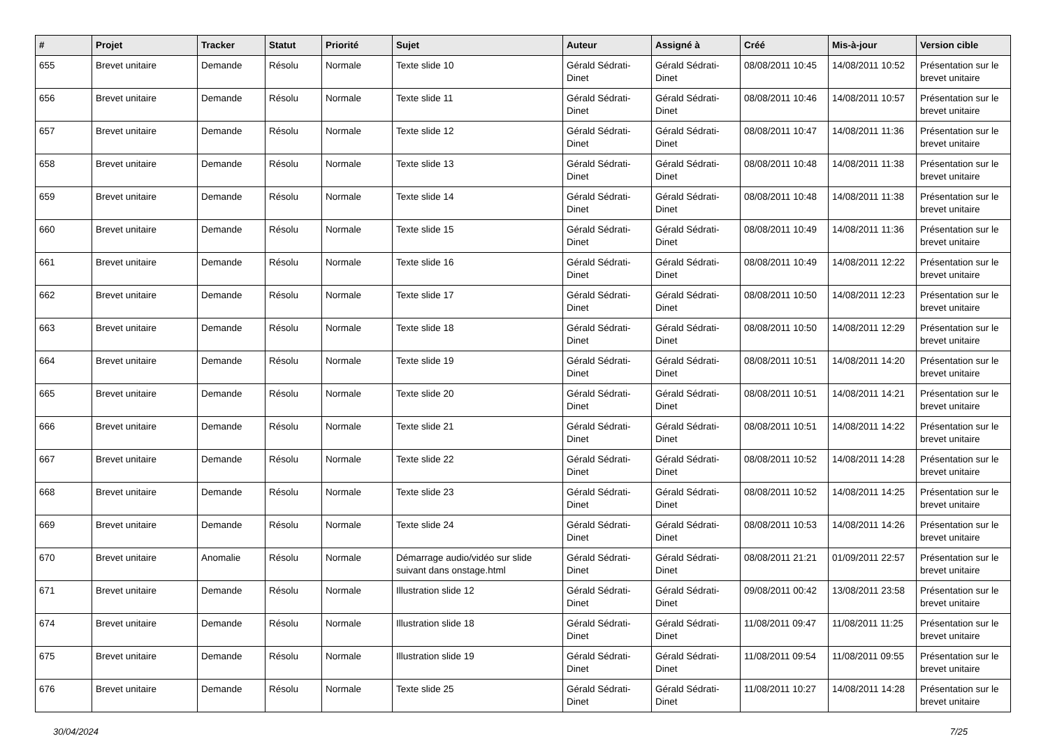| # | Projet | Tracker | Statut | Priorité | Sujet | Auteur | Assigné à | Créé | Mis-à-jour | Version cible |
| --- | --- | --- | --- | --- | --- | --- | --- | --- | --- | --- |
| 655 | Brevet unitaire | Demande | Résolu | Normale | Texte slide 10 | Gérald Sédrati-Dinet | Gérald Sédrati-Dinet | 08/08/2011 10:45 | 14/08/2011 10:52 | Présentation sur le brevet unitaire |
| 656 | Brevet unitaire | Demande | Résolu | Normale | Texte slide 11 | Gérald Sédrati-Dinet | Gérald Sédrati-Dinet | 08/08/2011 10:46 | 14/08/2011 10:57 | Présentation sur le brevet unitaire |
| 657 | Brevet unitaire | Demande | Résolu | Normale | Texte slide 12 | Gérald Sédrati-Dinet | Gérald Sédrati-Dinet | 08/08/2011 10:47 | 14/08/2011 11:36 | Présentation sur le brevet unitaire |
| 658 | Brevet unitaire | Demande | Résolu | Normale | Texte slide 13 | Gérald Sédrati-Dinet | Gérald Sédrati-Dinet | 08/08/2011 10:48 | 14/08/2011 11:38 | Présentation sur le brevet unitaire |
| 659 | Brevet unitaire | Demande | Résolu | Normale | Texte slide 14 | Gérald Sédrati-Dinet | Gérald Sédrati-Dinet | 08/08/2011 10:48 | 14/08/2011 11:38 | Présentation sur le brevet unitaire |
| 660 | Brevet unitaire | Demande | Résolu | Normale | Texte slide 15 | Gérald Sédrati-Dinet | Gérald Sédrati-Dinet | 08/08/2011 10:49 | 14/08/2011 11:36 | Présentation sur le brevet unitaire |
| 661 | Brevet unitaire | Demande | Résolu | Normale | Texte slide 16 | Gérald Sédrati-Dinet | Gérald Sédrati-Dinet | 08/08/2011 10:49 | 14/08/2011 12:22 | Présentation sur le brevet unitaire |
| 662 | Brevet unitaire | Demande | Résolu | Normale | Texte slide 17 | Gérald Sédrati-Dinet | Gérald Sédrati-Dinet | 08/08/2011 10:50 | 14/08/2011 12:23 | Présentation sur le brevet unitaire |
| 663 | Brevet unitaire | Demande | Résolu | Normale | Texte slide 18 | Gérald Sédrati-Dinet | Gérald Sédrati-Dinet | 08/08/2011 10:50 | 14/08/2011 12:29 | Présentation sur le brevet unitaire |
| 664 | Brevet unitaire | Demande | Résolu | Normale | Texte slide 19 | Gérald Sédrati-Dinet | Gérald Sédrati-Dinet | 08/08/2011 10:51 | 14/08/2011 14:20 | Présentation sur le brevet unitaire |
| 665 | Brevet unitaire | Demande | Résolu | Normale | Texte slide 20 | Gérald Sédrati-Dinet | Gérald Sédrati-Dinet | 08/08/2011 10:51 | 14/08/2011 14:21 | Présentation sur le brevet unitaire |
| 666 | Brevet unitaire | Demande | Résolu | Normale | Texte slide 21 | Gérald Sédrati-Dinet | Gérald Sédrati-Dinet | 08/08/2011 10:51 | 14/08/2011 14:22 | Présentation sur le brevet unitaire |
| 667 | Brevet unitaire | Demande | Résolu | Normale | Texte slide 22 | Gérald Sédrati-Dinet | Gérald Sédrati-Dinet | 08/08/2011 10:52 | 14/08/2011 14:28 | Présentation sur le brevet unitaire |
| 668 | Brevet unitaire | Demande | Résolu | Normale | Texte slide 23 | Gérald Sédrati-Dinet | Gérald Sédrati-Dinet | 08/08/2011 10:52 | 14/08/2011 14:25 | Présentation sur le brevet unitaire |
| 669 | Brevet unitaire | Demande | Résolu | Normale | Texte slide 24 | Gérald Sédrati-Dinet | Gérald Sédrati-Dinet | 08/08/2011 10:53 | 14/08/2011 14:26 | Présentation sur le brevet unitaire |
| 670 | Brevet unitaire | Anomalie | Résolu | Normale | Démarrage audio/vidéo sur slide suivant dans onstage.html | Gérald Sédrati-Dinet | Gérald Sédrati-Dinet | 08/08/2011 21:21 | 01/09/2011 22:57 | Présentation sur le brevet unitaire |
| 671 | Brevet unitaire | Demande | Résolu | Normale | Illustration slide 12 | Gérald Sédrati-Dinet | Gérald Sédrati-Dinet | 09/08/2011 00:42 | 13/08/2011 23:58 | Présentation sur le brevet unitaire |
| 674 | Brevet unitaire | Demande | Résolu | Normale | Illustration slide 18 | Gérald Sédrati-Dinet | Gérald Sédrati-Dinet | 11/08/2011 09:47 | 11/08/2011 11:25 | Présentation sur le brevet unitaire |
| 675 | Brevet unitaire | Demande | Résolu | Normale | Illustration slide 19 | Gérald Sédrati-Dinet | Gérald Sédrati-Dinet | 11/08/2011 09:54 | 11/08/2011 09:55 | Présentation sur le brevet unitaire |
| 676 | Brevet unitaire | Demande | Résolu | Normale | Texte slide 25 | Gérald Sédrati-Dinet | Gérald Sédrati-Dinet | 11/08/2011 10:27 | 14/08/2011 14:28 | Présentation sur le brevet unitaire |
30/04/2024 7/25